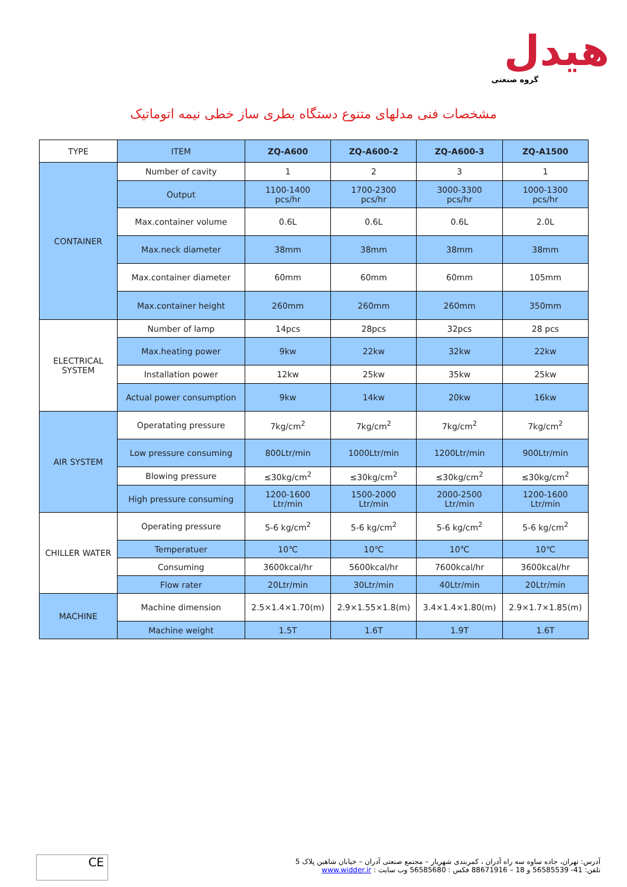هیدل
گروه صنعتی
مشخصات فنی مدلهای متنوع دستگاه بطری ساز خطی نیمه اتوماتیک
| TYPE | ITEM | ZQ-A600 | ZQ-A600-2 | ZQ-A600-3 | ZQ-A1500 |
| --- | --- | --- | --- | --- | --- |
| CONTAINER | Number of cavity | 1 | 2 | 3 | 1 |
| | Output | 1100-1400 pcs/hr | 1700-2300 pcs/hr | 3000-3300 pcs/hr | 1000-1300 pcs/hr |
| | Max.container volume | 0.6L | 0.6L | 0.6L | 2.0L |
| | Max.neck diameter | 38mm | 38mm | 38mm | 38mm |
| | Max.container diameter | 60mm | 60mm | 60mm | 105mm |
| | Max.container height | 260mm | 260mm | 260mm | 350mm |
| ELECTRICAL SYSTEM | Number of lamp | 14pcs | 28pcs | 32pcs | 28 pcs |
| | Max.heating power | 9kw | 22kw | 32kw | 22kw |
| | Installation power | 12kw | 25kw | 35kw | 25kw |
| | Actual power consumption | 9kw | 14kw | 20kw | 16kw |
| AIR SYSTEM | Operatating pressure | 7kg/cm<sup>2</sup> | 7kg/cm<sup>2</sup> | 7kg/cm<sup>2</sup> | 7kg/cm<sup>2</sup> |
| | Low pressure consuming | 800Ltr/min | 1000Ltr/min | 1200Ltr/min | 900Ltr/min |
| | Blowing pressure | ≤30kg/cm<sup>2</sup> | ≤30kg/cm<sup>2</sup> | ≤30kg/cm<sup>2</sup> | ≤30kg/cm<sup>2</sup> |
| | High pressure consuming | 1200-1600 Ltr/min | 1500-2000 Ltr/min | 2000-2500 Ltr/min | 1200-1600 Ltr/min |
| CHILLER WATER | Operating pressure | 5-6 kg/cm<sup>2</sup> | 5-6 kg/cm<sup>2</sup> | 5-6 kg/cm<sup>2</sup> | 5-6 kg/cm<sup>2</sup> |
| | Temperatuer | 10℃ | 10℃ | 10℃ | 10℃ |
| | Consuming | 3600kcal/hr | 5600kcal/hr | 7600kcal/hr | 3600kcal/hr |
| | Flow rater | 20Ltr/min | 30Ltr/min | 40Ltr/min | 20Ltr/min |
| MACHINE | Machine dimension | 2.5×1.4×1.70(m) | 2.9×1.55×1.8(m) | 3.4×1.4×1.80(m) | 2.9×1.7×1.85(m) |
| | Machine weight | 1.5T | 1.6T | 1.9T | 1.6T |
CE
آدرس: تهران، جاده ساوه سه راه آدران ، کمربندی شهریار – مجتمع صنعتی آدران – خیابان شاهین پلاک 5
تلفن: 41- 56585539 و 18 – 88671916 فکس : 56585680 وب سایت : www.widder.ir